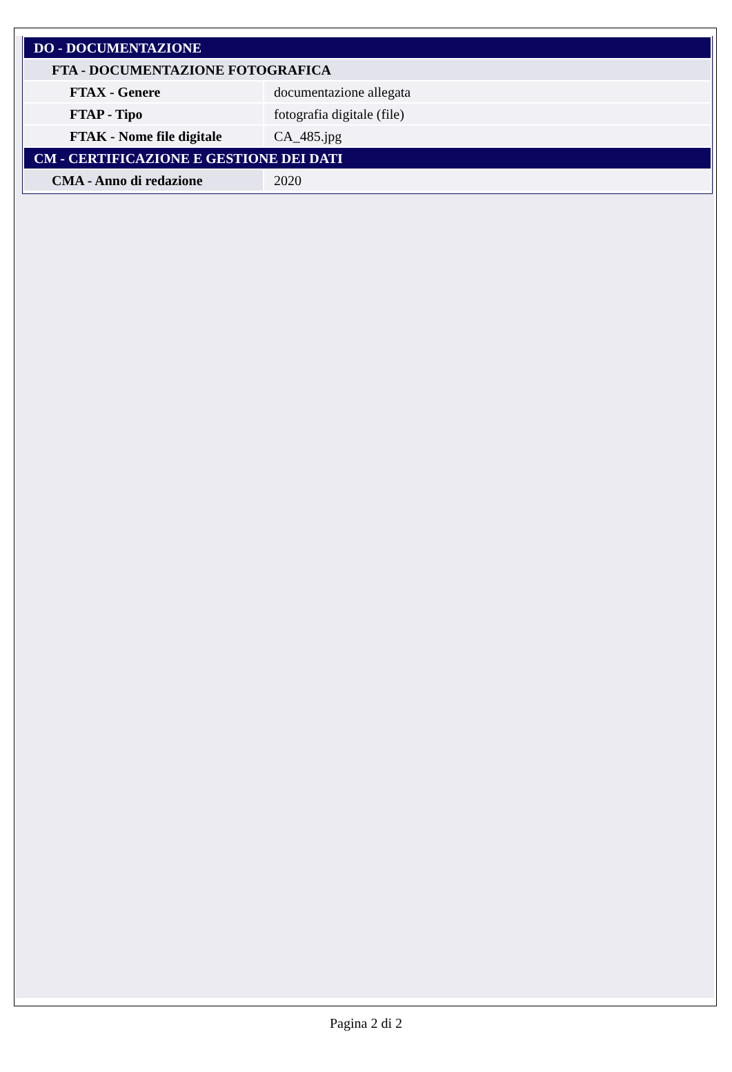| DO - DOCUMENTAZIONE | |
| FTA - DOCUMENTAZIONE FOTOGRAFICA | |
| FTAX - Genere | documentazione allegata |
| FTAP - Tipo | fotografia digitale (file) |
| FTAK - Nome file digitale | CA_485.jpg |
| CM - CERTIFICAZIONE E GESTIONE DEI DATI | |
| CMA - Anno di redazione | 2020 |
Pagina 2 di 2